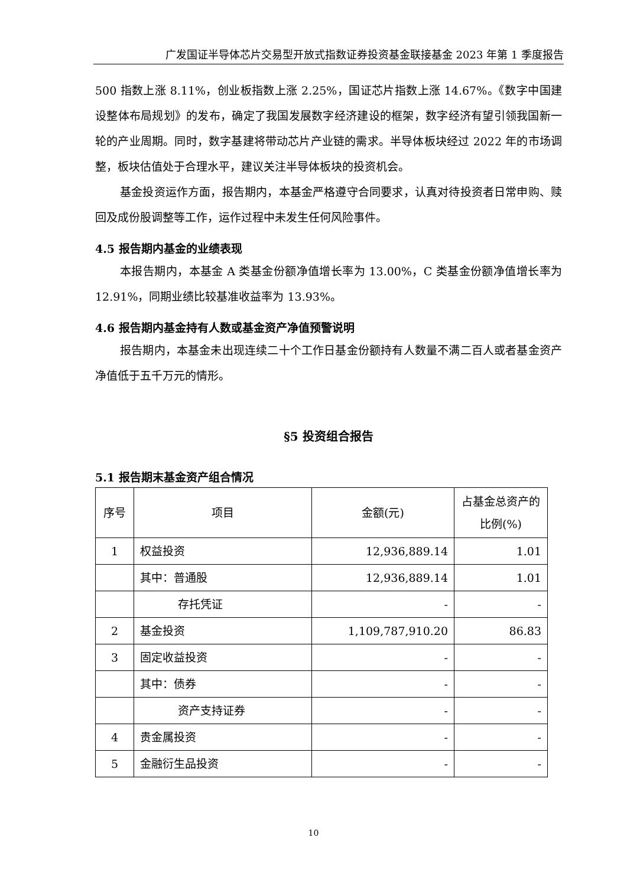广发国证半导体芯片交易型开放式指数证券投资基金联接基金 2023 年第 1 季度报告
500 指数上涨 8.11%，创业板指数上涨 2.25%，国证芯片指数上涨 14.67%。《数字中国建设整体布局规划》的发布，确定了我国发展数字经济建设的框架，数字经济有望引领我国新一轮的产业周期。同时，数字基建将带动芯片产业链的需求。半导体板块经过 2022 年的市场调整，板块估值处于合理水平，建议关注半导体板块的投资机会。
基金投资运作方面，报告期内，本基金严格遵守合同要求，认真对待投资者日常申购、赎回及成份股调整等工作，运作过程中未发生任何风险事件。
4.5 报告期内基金的业绩表现
本报告期内，本基金 A 类基金份额净值增长率为 13.00%，C 类基金份额净值增长率为 12.91%，同期业绩比较基准收益率为 13.93%。
4.6 报告期内基金持有人数或基金资产净值预警说明
报告期内，本基金未出现连续二十个工作日基金份额持有人数量不满二百人或者基金资产净值低于五千万元的情形。
§5 投资组合报告
5.1 报告期末基金资产组合情况
| 序号 | 项目 | 金额(元) | 占基金总资产的比例(%) |
| 1 | 权益投资 | 12,936,889.14 | 1.01 |
| | 其中：普通股 | 12,936,889.14 | 1.01 |
| | 存托凭证 | - | - |
| 2 | 基金投资 | 1,109,787,910.20 | 86.83 |
| 3 | 固定收益投资 | - | - |
| | 其中：债券 | - | - |
| | 资产支持证券 | - | - |
| 4 | 贵金属投资 | - | - |
| 5 | 金融衍生品投资 | - | - |
10